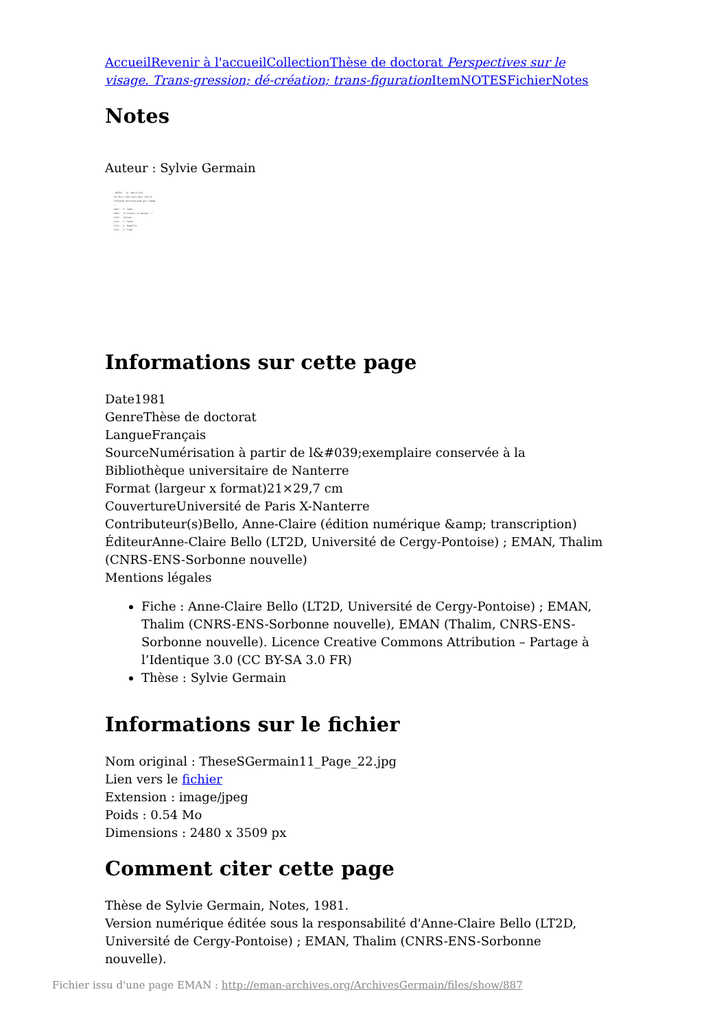Accueil Revenir à l'accueil Collection Thèse de doctorat Perspectives sur le visage. Trans-gression; dé-création; trans-figuration Item NOTES Fichier Notes
Notes
Auteur : Sylvie Germain
- NOTES - (p. 108 à 113)
"Je dors, mais mon coeur veille.
J'entends mon bien-aimé qui frappe.
...
(108) - E. Jabès
(109) - "A travers le masque..."
(110) - Lévinas
(111) - P. Celan
(112) - G. Bataille
(113) - G. Trakl
Informations sur cette page
Date1981
GenreThèse de doctorat
LangueFrançais
SourceNumérisation à partir de l&#039;exemplaire conservée à la Bibliothèque universitaire de Nanterre
Format (largeur x format)21×29,7 cm
CouvertureUniversité de Paris X-Nanterre
Contributeur(s)Bello, Anne-Claire (édition numérique &amp; transcription)
ÉditeurAnne-Claire Bello (LT2D, Université de Cergy-Pontoise) ; EMAN, Thalim (CNRS-ENS-Sorbonne nouvelle)
Mentions légales
Fiche : Anne-Claire Bello (LT2D, Université de Cergy-Pontoise) ; EMAN, Thalim (CNRS-ENS-Sorbonne nouvelle), EMAN (Thalim, CNRS-ENS-Sorbonne nouvelle). Licence Creative Commons Attribution – Partage à l’Identique 3.0 (CC BY-SA 3.0 FR)
Thèse : Sylvie Germain
Informations sur le fichier
Nom original : TheseSGermain11_Page_22.jpg
Lien vers le fichier
Extension : image/jpeg
Poids : 0.54 Mo
Dimensions : 2480 x 3509 px
Comment citer cette page
Thèse de Sylvie Germain, Notes, 1981.
Version numérique éditée sous la responsabilité d'Anne-Claire Bello (LT2D, Université de Cergy-Pontoise) ; EMAN, Thalim (CNRS-ENS-Sorbonne nouvelle).
Fichier issu d'une page EMAN : http://eman-archives.org/ArchivesGermain/files/show/887